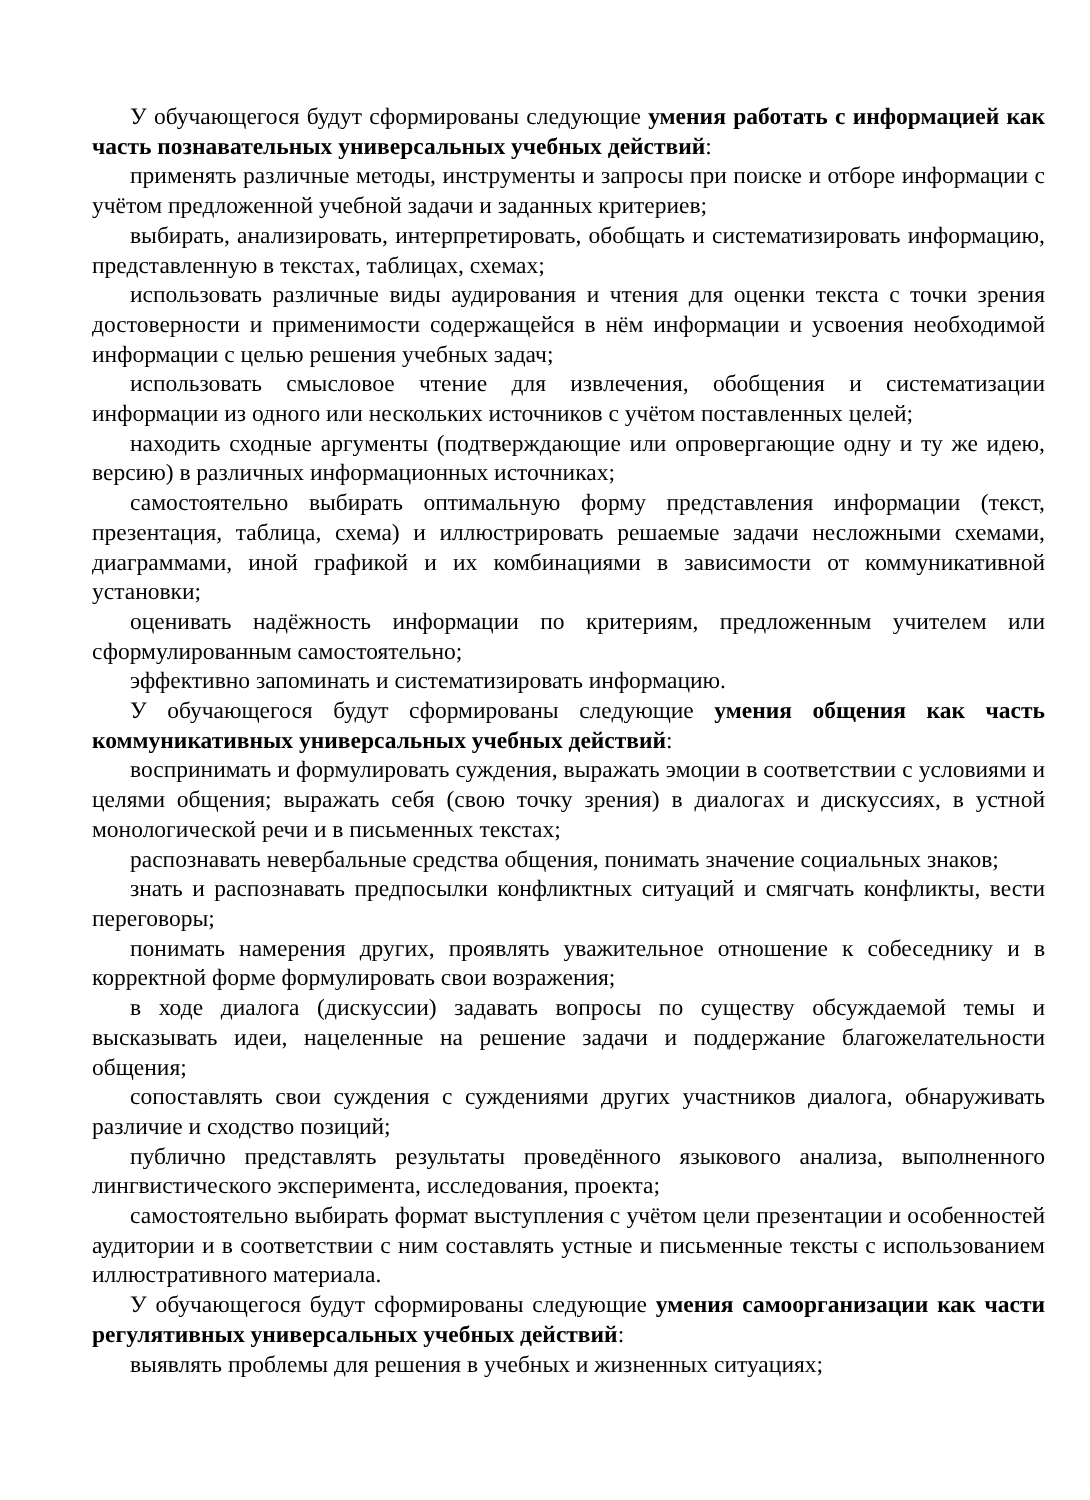У обучающегося будут сформированы следующие умения работать с информацией как часть познавательных универсальных учебных действий:
применять различные методы, инструменты и запросы при поиске и отборе информации с учётом предложенной учебной задачи и заданных критериев;
выбирать, анализировать, интерпретировать, обобщать и систематизировать информацию, представленную в текстах, таблицах, схемах;
использовать различные виды аудирования и чтения для оценки текста с точки зрения достоверности и применимости содержащейся в нём информации и усвоения необходимой информации с целью решения учебных задач;
использовать смысловое чтение для извлечения, обобщения и систематизации информации из одного или нескольких источников с учётом поставленных целей;
находить сходные аргументы (подтверждающие или опровергающие одну и ту же идею, версию) в различных информационных источниках;
самостоятельно выбирать оптимальную форму представления информации (текст, презентация, таблица, схема) и иллюстрировать решаемые задачи несложными схемами, диаграммами, иной графикой и их комбинациями в зависимости от коммуникативной установки;
оценивать надёжность информации по критериям, предложенным учителем или сформулированным самостоятельно;
эффективно запоминать и систематизировать информацию.
У обучающегося будут сформированы следующие умения общения как часть коммуникативных универсальных учебных действий:
воспринимать и формулировать суждения, выражать эмоции в соответствии с условиями и целями общения; выражать себя (свою точку зрения) в диалогах и дискуссиях, в устной монологической речи и в письменных текстах;
распознавать невербальные средства общения, понимать значение социальных знаков;
знать и распознавать предпосылки конфликтных ситуаций и смягчать конфликты, вести переговоры;
понимать намерения других, проявлять уважительное отношение к собеседнику и в корректной форме формулировать свои возражения;
в ходе диалога (дискуссии) задавать вопросы по существу обсуждаемой темы и высказывать идеи, нацеленные на решение задачи и поддержание благожелательности общения;
сопоставлять свои суждения с суждениями других участников диалога, обнаруживать различие и сходство позиций;
публично представлять результаты проведённого языкового анализа, выполненного лингвистического эксперимента, исследования, проекта;
самостоятельно выбирать формат выступления с учётом цели презентации и особенностей аудитории и в соответствии с ним составлять устные и письменные тексты с использованием иллюстративного материала.
У обучающегося будут сформированы следующие умения самоорганизации как части регулятивных универсальных учебных действий:
выявлять проблемы для решения в учебных и жизненных ситуациях;